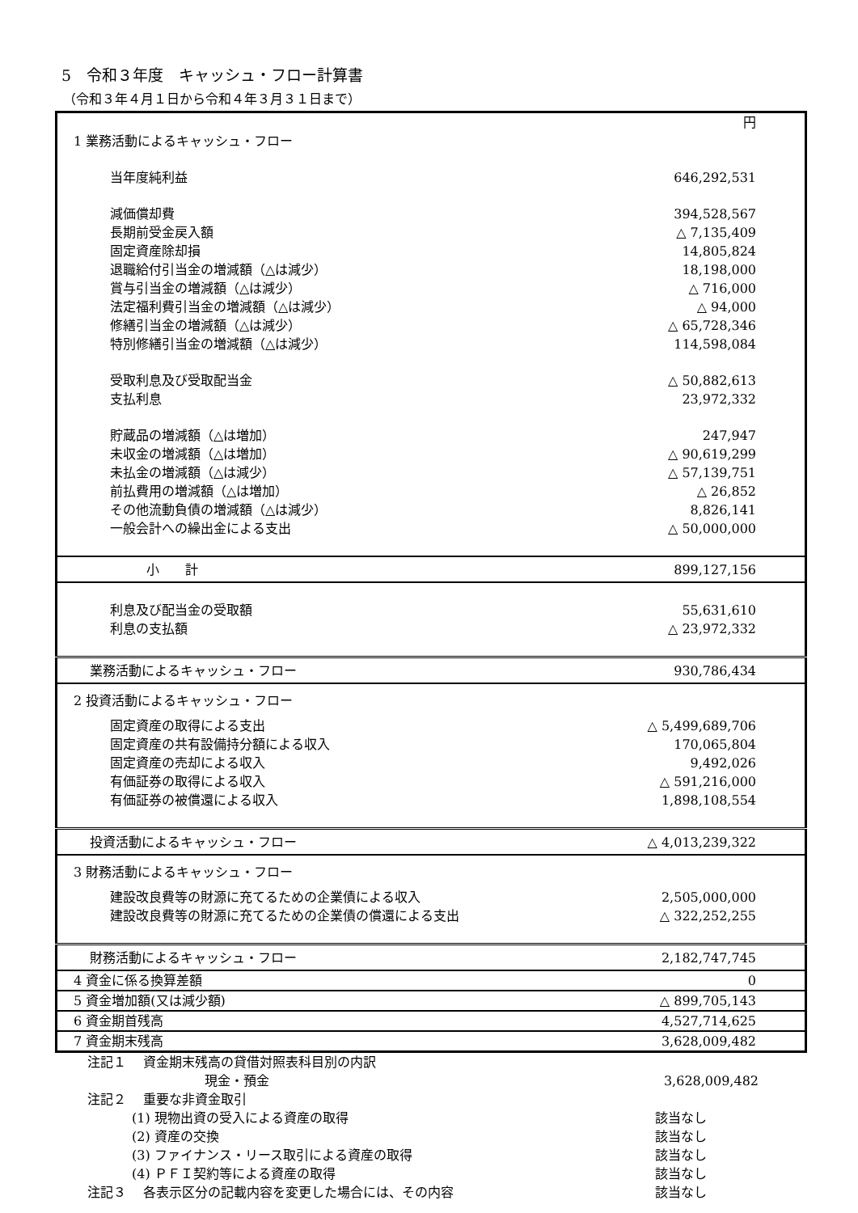5　令和３年度　キャッシュ・フロー計算書
（令和３年４月１日から令和４年３月３１日まで）
| | 円 |
| 1 業務活動によるキャッシュ・フロー | |
| 当年度純利益 | 646,292,531 |
| 減価償却費 | 394,528,567 |
| 長期前受金戻入額 | △ 7,135,409 |
| 固定資産除却損 | 14,805,824 |
| 退職給付引当金の増減額（△は減少） | 18,198,000 |
| 賞与引当金の増減額（△は減少） | △ 716,000 |
| 法定福利費引当金の増減額（△は減少） | △ 94,000 |
| 修繕引当金の増減額（△は減少） | △ 65,728,346 |
| 特別修繕引当金の増減額（△は減少） | 114,598,084 |
| 受取利息及び受取配当金 | △ 50,882,613 |
| 支払利息 | 23,972,332 |
| 貯蔵品の増減額（△は増加） | 247,947 |
| 未収金の増減額（△は増加） | △ 90,619,299 |
| 未払金の増減額（△は減少） | △ 57,139,751 |
| 前払費用の増減額（△は増加） | △ 26,852 |
| その他流動負債の増減額（△は減少） | 8,826,141 |
| 一般会計への繰出金による支出 | △ 50,000,000 |
| 小 計 | 899,127,156 |
| 利息及び配当金の受取額 | 55,631,610 |
| 利息の支払額 | △ 23,972,332 |
| 業務活動によるキャッシュ・フロー | 930,786,434 |
| 2 投資活動によるキャッシュ・フロー | |
| 固定資産の取得による支出 | △ 5,499,689,706 |
| 固定資産の共有設備持分額による収入 | 170,065,804 |
| 固定資産の売却による収入 | 9,492,026 |
| 有価証券の取得による収入 | △ 591,216,000 |
| 有価証券の被償還による収入 | 1,898,108,554 |
| 投資活動によるキャッシュ・フロー | △ 4,013,239,322 |
| 3 財務活動によるキャッシュ・フロー | |
| 建設改良費等の財源に充てるための企業債による収入 | 2,505,000,000 |
| 建設改良費等の財源に充てるための企業債の償還による支出 | △ 322,252,255 |
| 財務活動によるキャッシュ・フロー | 2,182,747,745 |
| 4 資金に係る換算差額 | 0 |
| 5 資金増加額(又は減少額) | △ 899,705,143 |
| 6 資金期首残高 | 4,527,714,625 |
| 7 資金期末残高 | 3,628,009,482 |
| 注記１ 資金期末残高の貸借対照表科目別の内訳 | |
| 現金・預金 | 3,628,009,482 |
| 注記２ 重要な非資金取引 | |
| (1) 現物出資の受入による資産の取得 | 該当なし |
| (2) 資産の交換 | 該当なし |
| (3) ファイナンス・リース取引による資産の取得 | 該当なし |
| (4) ＰＦＩ契約等による資産の取得 | 該当なし |
| 注記３ 各表示区分の記載内容を変更した場合には、その内容 | 該当なし |